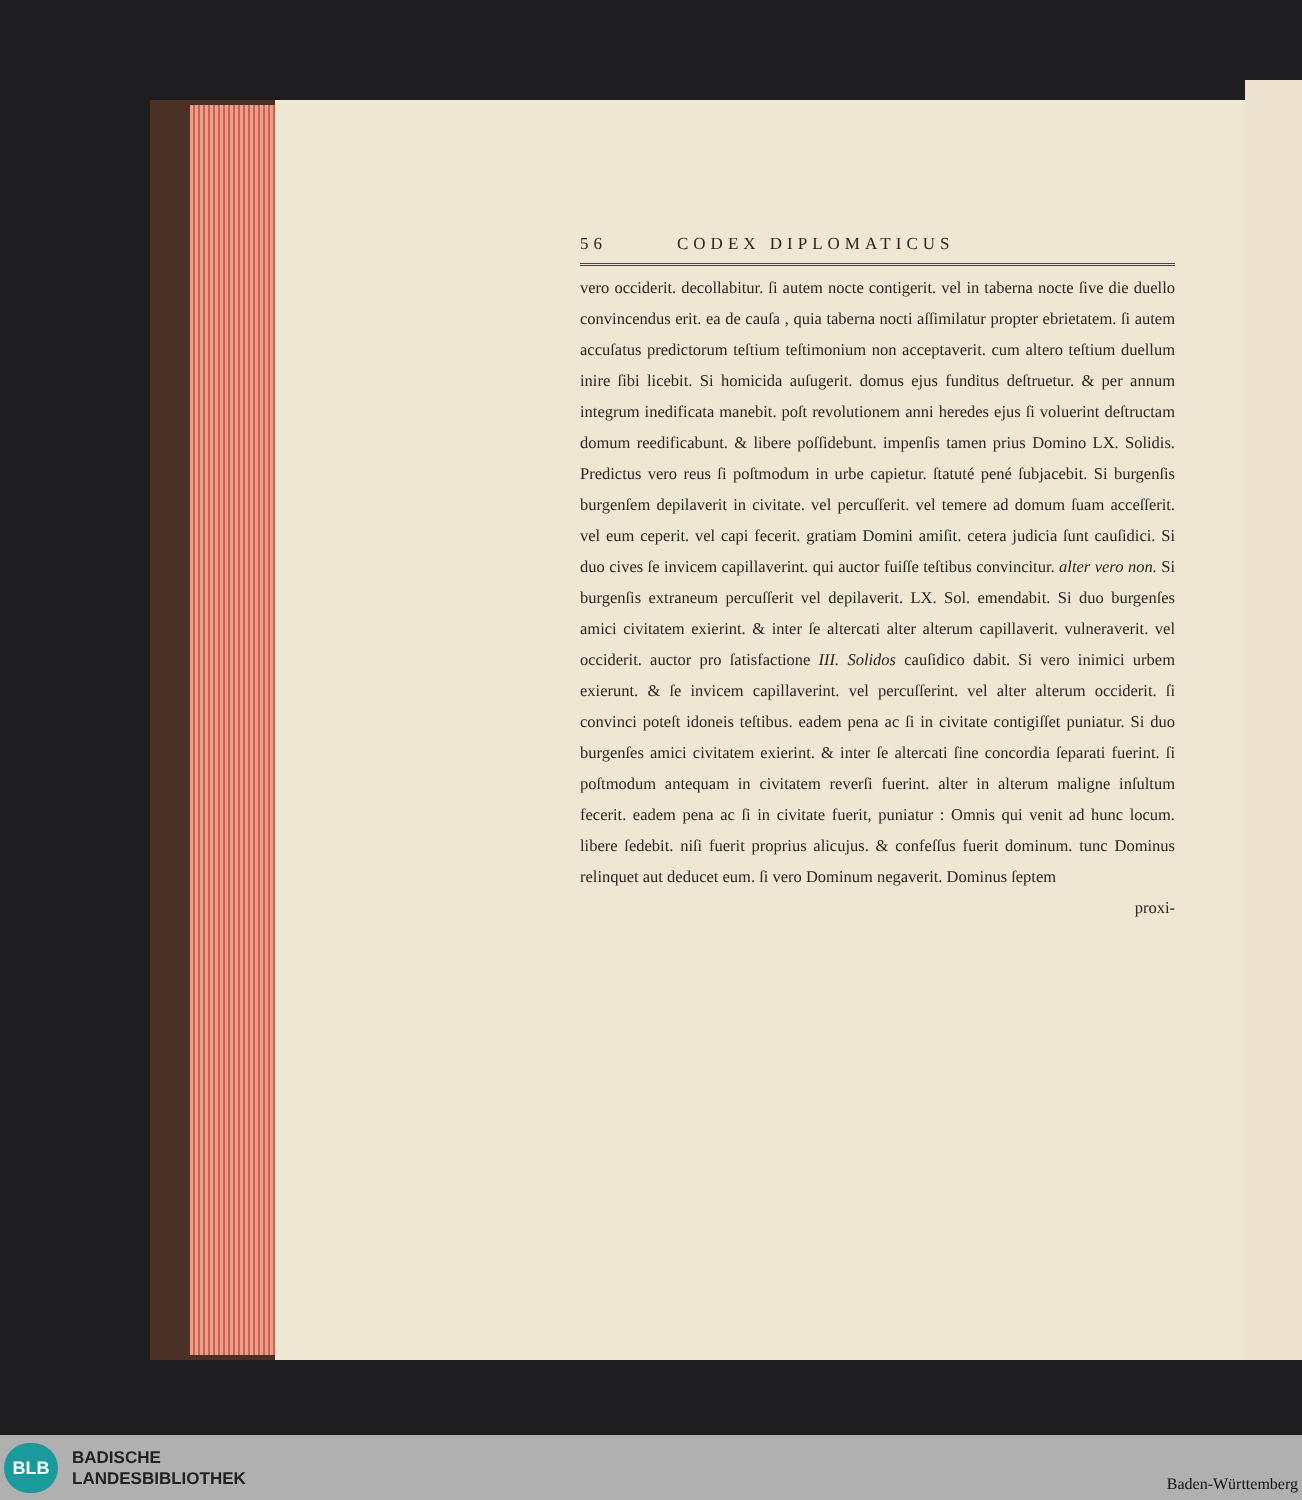56 CODEX DIPLOMATICUS
vero occiderit. decollabitur. ſi autem nocte contigerit. vel in taberna nocte ſive die duello convincendus erit. ea de cauſa , quia taberna nocti aſſimilatur propter ebrietatem. ſi autem accuſatus predictorum teſtium teſtimonium non acceptaverit. cum altero teſtium duellum inire ſibi licebit. Si homicida auſugerit. domus ejus funditus deſtruetur. & per annum integrum inedificata manebit. poſt revolutionem anni heredes ejus ſi voluerint deſtructam domum reedificabunt. & libere poſſidebunt. impenſis tamen prius Domino LX. Solidis. Predictus vero reus ſi poſtmodum in urbe capietur. ſtatuté pené ſubjacebit. Si burgenſis burgenſem depilaverit in civitate. vel percuſſerit. vel temere ad domum ſuam acceſſerit. vel eum ceperit. vel capi fecerit. gratiam Domini amiſit. cetera judicia ſunt cauſidici. Si duo cives ſe invicem capillaverint. qui auctor fuiſſe teſtibus convincitur. alter vero non. Si burgenſis extraneum percuſſerit vel depilaverit. LX. Sol. emendabit. Si duo burgenſes amici civitatem exierint. & inter ſe altercati alter alterum capillaverit. vulneraverit. vel occiderit. auctor pro ſatisfactione III. Solidos cauſidico dabit. Si vero inimici urbem exierunt. & ſe invicem capillaverint. vel percuſſerint. vel alter alterum occiderit. ſi convinci poteſt idoneis teſtibus. eadem pena ac ſi in civitate contigiſſet puniatur. Si duo burgenſes amici civitatem exierint. & inter ſe altercati ſine concordia ſeparati fuerint. ſi poſtmodum antequam in civitatem reverſi fuerint. alter in alterum maligne inſultum fecerit. eadem pena ac ſi in civitate fuerit, puniatur : Omnis qui venit ad hunc locum. libere ſedebit. niſi fuerit proprius alicujus. & confeſſus fuerit dominum. tunc Dominus relinquet aut deducet eum. ſi vero Dominum negaverit. Dominus ſeptem
proxi-
BLB
BADISCHE
LANDESBIBLIOTHEK
Baden-Württemberg